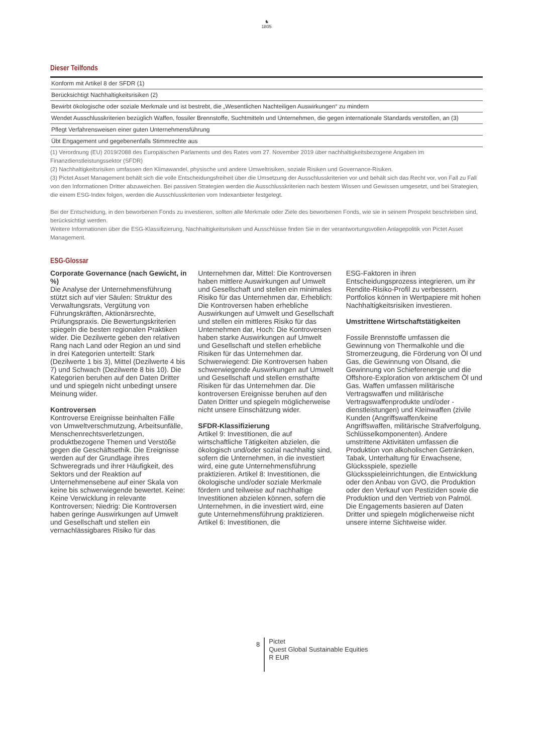♞
1805
Dieser Teilfonds
| Konform mit Artikel 8 der SFDR (1) |
| Berücksichtigt Nachhaltigkeitsrisiken (2) |
| Bewirbt ökologische oder soziale Merkmale und ist bestrebt, die „Wesentlichen Nachteiligen Auswirkungen“ zu mindern |
| Wendet Ausschlusskriterien bezüglich Waffen, fossiler Brennstoffe, Suchtmitteln und Unternehmen, die gegen internationale Standards verstoßen, an (3) |
| Pflegt Verfahrensweisen einer guten Unternehmensführung |
| Übt Engagement und gegebenenfalls Stimmrechte aus |
(1) Verordnung (EU) 2019/2088 des Europäischen Parlaments und des Rates vom 27. November 2019 über nachhaltigkeitsbezogene Angaben im Finanzdienstleistungssektor (SFDR)
(2) Nachhaltigkeitsrisiken umfassen den Klimawandel, physische und andere Umweltrisiken, soziale Risiken und Governance-Risiken.
(3) Pictet Asset Management behält sich die volle Entscheidungsfreiheit über die Umsetzung der Ausschlusskriterien vor und behält sich das Recht vor, von Fall zu Fall von den Informationen Dritter abzuweichen. Bei passiven Strategien werden die Ausschlusskriterien nach bestem Wissen und Gewissen umgesetzt, und bei Strategien, die einem ESG-Index folgen, werden die Ausschlusskriterien vom Indexanbieter festgelegt.
Bei der Entscheidung, in den beworbenen Fonds zu investieren, sollten alle Merkmale oder Ziele des beworbenen Fonds, wie sie in seinem Prospekt beschrieben sind, berücksichtigt werden.
Weitere Informationen über die ESG-Klassifizierung, Nachhaltigkeitsrisiken und Ausschlüsse finden Sie in der verantwortungsvollen Anlagepolitik von Pictet Asset Management.
ESG-Glossar
Corporate Governance (nach Gewicht, in %)
Die Analyse der Unternehmensführung stützt sich auf vier Säulen: Struktur des Verwaltungsrats, Vergütung von Führungskräften, Aktionärsrechte, Prüfungspraxis. Die Bewertungskriterien spiegeln die besten regionalen Praktiken wider. Die Dezilwerte geben den relativen Rang nach Land oder Region an und sind in drei Kategorien unterteilt: Stark (Dezilwerte 1 bis 3), Mittel (Dezilwerte 4 bis 7) und Schwach (Dezilwerte 8 bis 10). Die Kategorien beruhen auf den Daten Dritter und und spiegeln nicht unbedingt unsere Meinung wider.
Kontroversen
Kontroverse Ereignisse beinhalten Fälle von Umweltverschmutzung, Arbeitsunfälle, Menschenrechtsverletzungen, produktbezogene Themen und Verstöße gegen die Geschäftsethik. Die Ereignisse werden auf der Grundlage ihres Schweregrads und ihrer Häufigkeit, des Sektors und der Reaktion auf Unternehmensebene auf einer Skala von keine bis schwerwiegende bewertet. Keine: Keine Verwicklung in relevante Kontroversen; Niedrig: Die Kontroversen haben geringe Auswirkungen auf Umwelt und Gesellschaft und stellen ein vernachlässigbares Risiko für das
Unternehmen dar, Mittel: Die Kontroversen haben mittlere Auswirkungen auf Umwelt und Gesellschaft und stellen ein minimales Risiko für das Unternehmen dar, Erheblich: Die Kontroversen haben erhebliche Auswirkungen auf Umwelt und Gesellschaft und stellen ein mittleres Risiko für das Unternehmen dar, Hoch: Die Kontroversen haben starke Auswirkungen auf Umwelt und Gesellschaft und stellen erhebliche Risiken für das Unternehmen dar. Schwerwiegend: Die Kontroversen haben schwerwiegende Auswirkungen auf Umwelt und Gesellschaft und stellen ernsthafte Risiken für das Unternehmen dar. Die kontroversen Ereignisse beruhen auf den Daten Dritter und spiegeln möglicherweise nicht unsere Einschätzung wider.
SFDR-Klassifizierung
Artikel 9: Investitionen, die auf wirtschaftliche Tätigkeiten abzielen, die ökologisch und/oder sozial nachhaltig sind, sofern die Unternehmen, in die investiert wird, eine gute Unternehmensführung praktizieren. Artikel 8: Investitionen, die ökologische und/oder soziale Merkmale fördern und teilweise auf nachhaltige Investitionen abzielen können, sofern die Unternehmen, in die investiert wird, eine gute Unternehmensführung praktizieren. Artikel 6: Investitionen, die
ESG-Faktoren in ihren Entscheidungsprozess integrieren, um ihr Rendite-Risiko-Profil zu verbessern. Portfolios können in Wertpapiere mit hohen Nachhaltigkeitsrisiken investieren.
Umstrittene Wirtschaftstätigkeiten
Fossile Brennstoffe umfassen die Gewinnung von Thermalkohle und die Stromerzeugung, die Förderung von Öl und Gas, die Gewinnung von Ölsand, die Gewinnung von Schieferenergie und die Offshore-Exploration von arktischem Öl und Gas. Waffen umfassen militärische Vertragswaffen und militärische Vertragswaffenprodukte und/oder -dienstleistungen) und Kleinwaffen (zivile Kunden (Angriffswaffen/keine Angriffswaffen, militärische Strafverfolgung, Schlüsselkomponenten). Andere umstrittene Aktivitäten umfassen die Produktion von alkoholischen Getränken, Tabak, Unterhaltung für Erwachsene, Glücksspiele, spezielle Glücksspieleinrichtungen, die Entwicklung oder den Anbau von GVO, die Produktion oder den Verkauf von Pestiziden sowie die Produktion und den Vertrieb von Palmöl. Die Engagements basieren auf Daten Dritter und spiegeln möglicherweise nicht unsere interne Sichtweise wider.
8 Pictet
Quest Global Sustainable Equities
R EUR